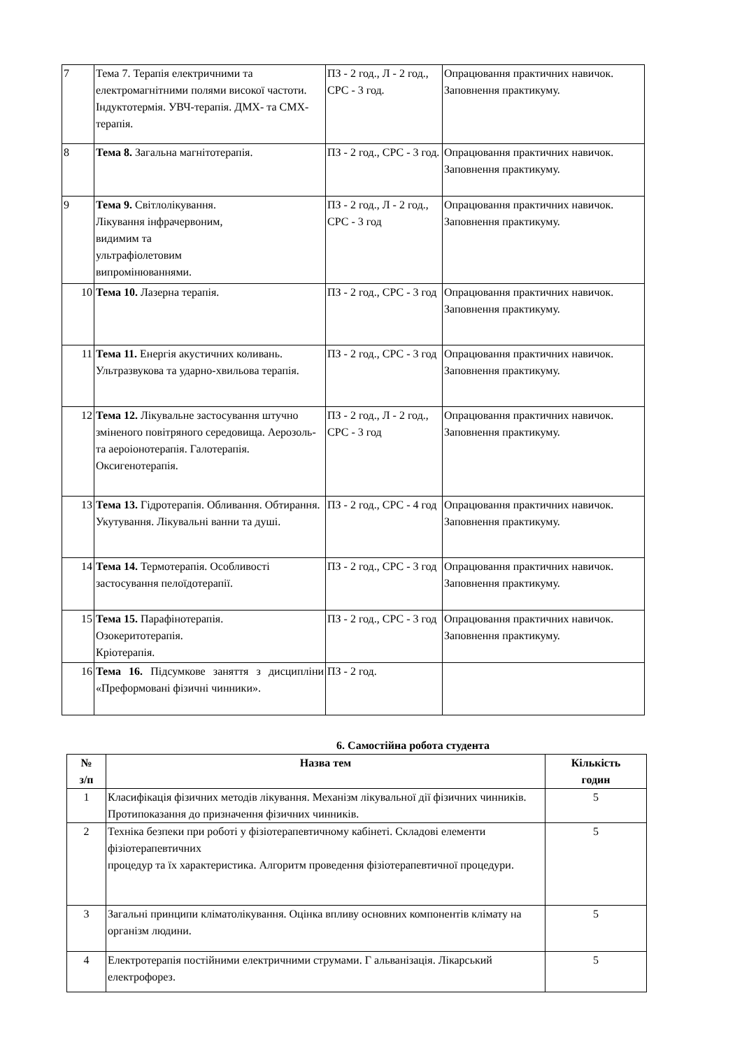| 7 | Тема 7. Терапія електричними та електромагнітними полями високої частоти. Індуктотермія. УВЧ-терапія. ДМХ- та СМХ-терапія. | ПЗ - 2 год., Л - 2 год., СРС - 3 год. | Опрацювання практичних навичок. Заповнення практикуму. |
| 8 | Тема 8. Загальна магнітотерапія. | ПЗ - 2 год., СРС - 3 год. | Опрацювання практичних навичок. Заповнення практикуму. |
| 9 | Тема 9. Світлолікування. Лікування інфрачервоним, видимим та ультрафіолетовим випромінюваннями. | ПЗ - 2 год., Л - 2 год., СРС - 3 год | Опрацювання практичних навичок. Заповнення практикуму. |
| 10 | Тема 10. Лазерна терапія. | ПЗ - 2 год., СРС - 3 год | Опрацювання практичних навичок. Заповнення практикуму. |
| 11 | Тема 11. Енергія акустичних коливань. Ультразвукова та ударно-хвильова терапія. | ПЗ - 2 год., СРС - 3 год | Опрацювання практичних навичок. Заповнення практикуму. |
| 12 | Тема 12. Лікувальне застосування штучно зміненого повітряного середовища. Аерозоль- та аероіонотерапія. Галотерапія. Оксигенотерапія. | ПЗ - 2 год., Л - 2 год., СРС - 3 год | Опрацювання практичних навичок. Заповнення практикуму. |
| 13 | Тема 13. Гідротерапія. Обливання. Обтирання. Укутування. Лікувальні ванни та душі. | ПЗ - 2 год., СРС - 4 год | Опрацювання практичних навичок. Заповнення практикуму. |
| 14 | Тема 14. Термотерапія. Особливості застосування пелоїдотерапії. | ПЗ - 2 год., СРС - 3 год | Опрацювання практичних навичок. Заповнення практикуму. |
| 15 | Тема 15. Парафінотерапія. Озокеритотерапія. Кріотерапія. | ПЗ - 2 год., СРС - 3 год | Опрацювання практичних навичок. Заповнення практикуму. |
| 16 | Тема 16. Підсумкове заняття з дисципліни «Преформовані фізичні чинники». | ПЗ - 2 год. | |
6. Самостійна робота студента
| № з/п | Назва тем | Кількість годин |
| --- | --- | --- |
| 1 | Класифікація фізичних методів лікування. Механізм лікувальної дії фізичних чинників. Протипоказання до призначення фізичних чинників. | 5 |
| 2 | Техніка безпеки при роботі у фізіотерапевтичному кабінеті. Складові елементи фізіотерапевтичних процедур та їх характеристика. Алгоритм проведення фізіотерапевтичної процедури. | 5 |
| 3 | Загальні принципи кліматолікування. Оцінка впливу основних компонентів клімату на організм людини. | 5 |
| 4 | Електротерапія постійними електричними струмами. Г альванізація. Лікарський електрофорез. | 5 |